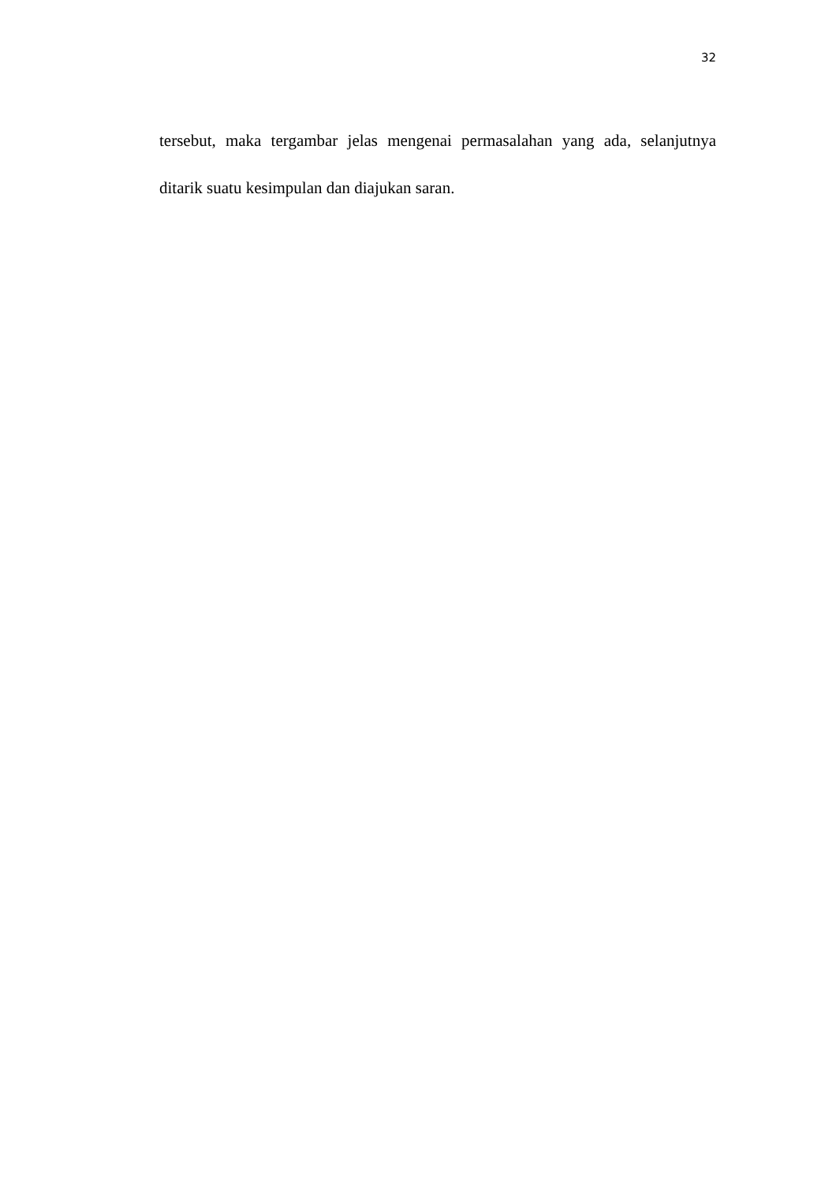32
tersebut, maka tergambar jelas mengenai permasalahan yang ada, selanjutnya ditarik suatu kesimpulan dan diajukan saran.